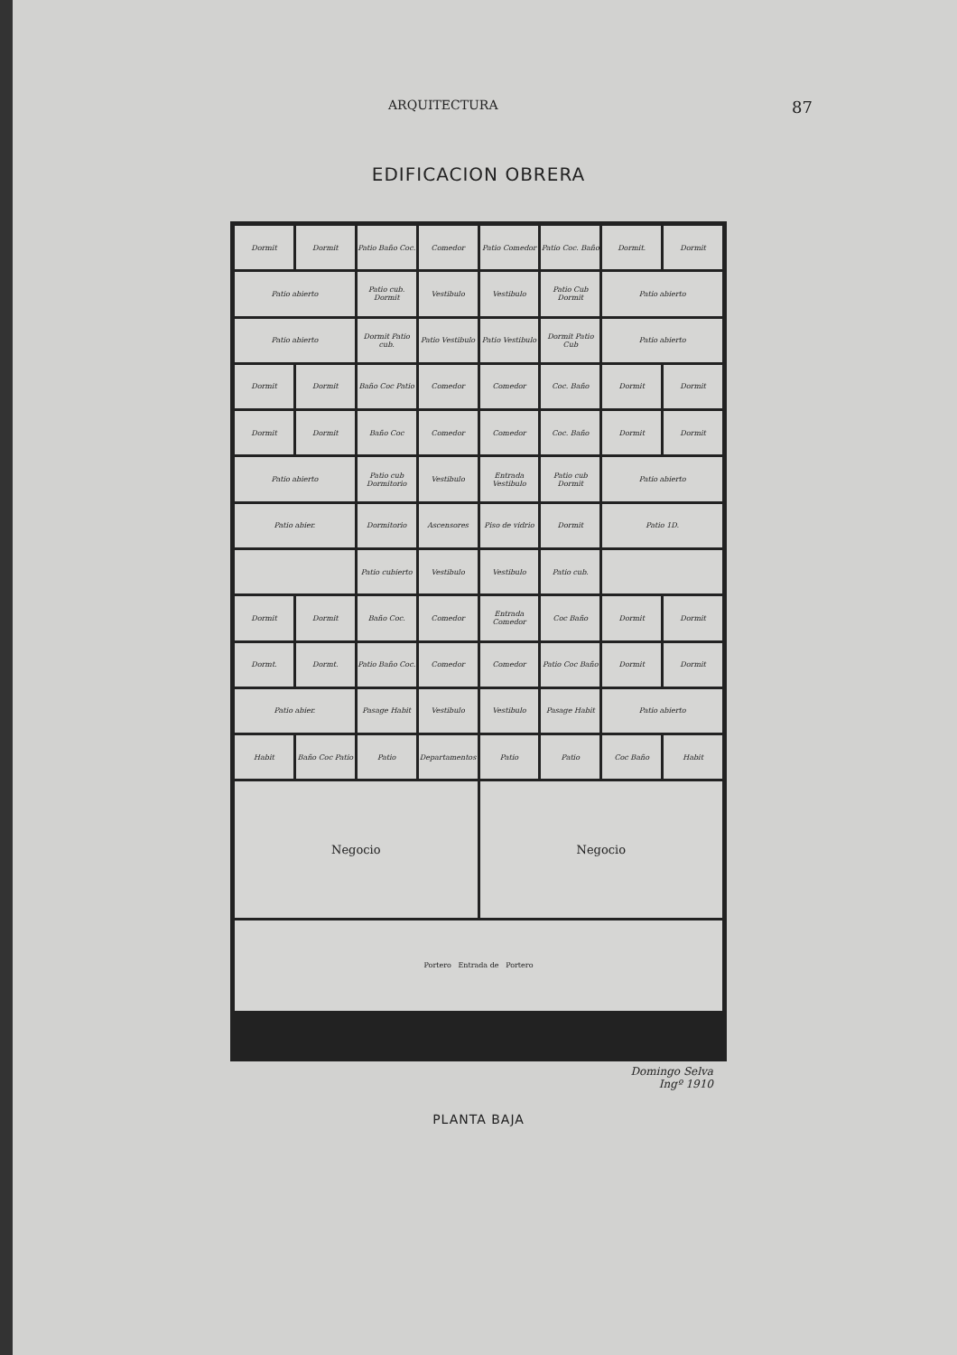ARQUITECTURA 87
EDIFICACION OBRERA
Dormit
Dormit
Patio Baño Coc.
Comedor
Patio Comedor
Patio Coc. Baño
Dormit.
Dormit
Patio abierto
Patio cub. Dormit
Vestibulo
Vestibulo
Patio Cub Dormit
Patio abierto
Patio abierto
Dormit Patio cub.
Patio Vestibulo
Patio Vestibulo
Dormit Patio Cub
Patio abierto
Dormit
Dormit
Baño Coc Patio
Comedor
Comedor
Coc. Baño
Dormit
Dormit
Dormit
Dormit
Baño Coc
Comedor
Comedor
Coc. Baño
Dormit
Dormit
Patio abierto
Patio cub Dormitorio
Vestibulo
Entrada Vestibulo
Patio cub Dormit
Patio abierto
Patio abier.
Dormitorio
Ascensores
Piso de vidrio
Dormit
Patio 1D.
Patio cubierto
Vestibulo
Vestibulo
Patio cub.
Dormit
Dormit
Baño Coc.
Comedor
Entrada Comedor
Coc Baño
Dormit
Dormit
Dormt.
Dormt.
Patio Baño Coc.
Comedor
Comedor
Patio Coc Baño
Dormit
Dormit
Patio abier.
Pasage Habit
Vestibulo
Vestibulo
Pasage Habit
Patio abierto
Habit
Baño Coc Patio
Patio
Departamentos
Patio
Patio
Coc Baño
Habit
Negocio
Negocio
Portero Entrada de Portero
Domingo Selva
Ingº 1910
PLANTA BAJA